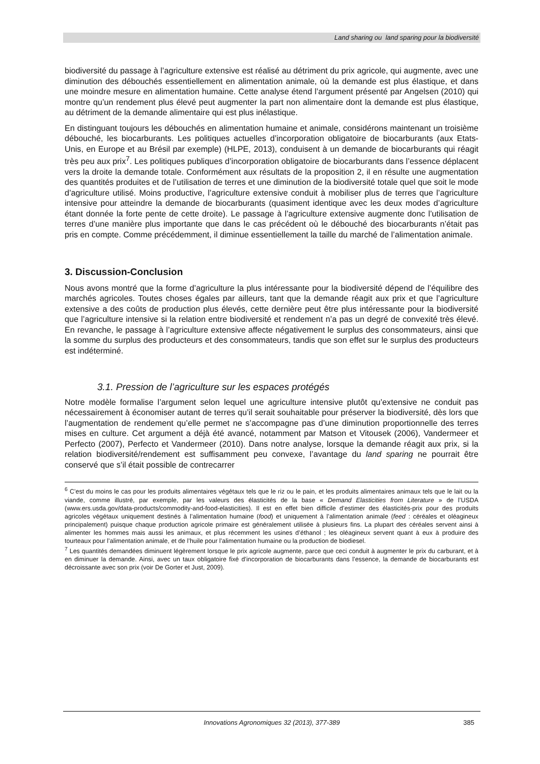Land sharing ou land sparing pour la biodiversité
biodiversité du passage à l’agriculture extensive est réalisé au détriment du prix agricole, qui augmente, avec une diminution des débouchés essentiellement en alimentation animale, où la demande est plus élastique, et dans une moindre mesure en alimentation humaine. Cette analyse étend l’argument présenté par Angelsen (2010) qui montre qu’un rendement plus élevé peut augmenter la part non alimentaire dont la demande est plus élastique, au détriment de la demande alimentaire qui est plus inélastique.
En distinguant toujours les débouchés en alimentation humaine et animale, considérons maintenant un troisième débouché, les biocarburants. Les politiques actuelles d’incorporation obligatoire de biocarburants (aux Etats-Unis, en Europe et au Brésil par exemple) (HLPE, 2013), conduisent à un demande de biocarburants qui réagit très peu aux prix<sup>7</sup>. Les politiques publiques d’incorporation obligatoire de biocarburants dans l’essence déplacent vers la droite la demande totale. Conformément aux résultats de la proposition 2, il en résulte une augmentation des quantités produites et de l’utilisation de terres et une diminution de la biodiversité totale quel que soit le mode d’agriculture utilisé. Moins productive, l’agriculture extensive conduit à mobiliser plus de terres que l’agriculture intensive pour atteindre la demande de biocarburants (quasiment identique avec les deux modes d’agriculture étant donnée la forte pente de cette droite). Le passage à l’agriculture extensive augmente donc l’utilisation de terres d’une manière plus importante que dans le cas précédent où le débouché des biocarburants n’était pas pris en compte. Comme précédemment, il diminue essentiellement la taille du marché de l’alimentation animale.
3. Discussion-Conclusion
Nous avons montré que la forme d’agriculture la plus intéressante pour la biodiversité dépend de l’équilibre des marchés agricoles. Toutes choses égales par ailleurs, tant que la demande réagit aux prix et que l’agriculture extensive a des coûts de production plus élevés, cette dernière peut être plus intéressante pour la biodiversité que l’agriculture intensive si la relation entre biodiversité et rendement n’a pas un degré de convexité très élevé. En revanche, le passage à l’agriculture extensive affecte négativement le surplus des consommateurs, ainsi que la somme du surplus des producteurs et des consommateurs, tandis que son effet sur le surplus des producteurs est indéterminé.
3.1. Pression de l’agriculture sur les espaces protégés
Notre modèle formalise l’argument selon lequel une agriculture intensive plutôt qu’extensive ne conduit pas nécessairement à économiser autant de terres qu’il serait souhaitable pour préserver la biodiversité, dès lors que l’augmentation de rendement qu’elle permet ne s’accompagne pas d’une diminution proportionnelle des terres mises en culture. Cet argument a déjà été avancé, notamment par Matson et Vitousek (2006), Vandermeer et Perfecto (2007), Perfecto et Vandermeer (2010). Dans notre analyse, lorsque la demande réagit aux prix, si la relation biodiversité/rendement est suffisamment peu convexe, l’avantage du land sparing ne pourrait être conservé que s’il était possible de contrecarrer
<sup>6</sup> C’est du moins le cas pour les produits alimentaires végétaux tels que le riz ou le pain, et les produits alimentaires animaux tels que le lait ou la viande, comme illustré, par exemple, par les valeurs des élasticités de la base « Demand Elasticities from Literature » de l’USDA (www.ers.usda.gov/data-products/commodity-and-food-elasticities). Il est en effet bien difficile d’estimer des élasticités-prix pour des produits agricoles végétaux uniquement destinés à l’alimentation humaine (food) et uniquement à l’alimentation animale (feed : céréales et oléagineux principalement) puisque chaque production agricole primaire est généralement utilisée à plusieurs fins. La plupart des céréales servent ainsi à alimenter les hommes mais aussi les animaux, et plus récemment les usines d’éthanol ; les oléagineux servent quant à eux à produire des tourteaux pour l’alimentation animale, et de l’huile pour l’alimentation humaine ou la production de biodiesel.
<sup>7</sup> Les quantités demandées diminuent légèrement lorsque le prix agricole augmente, parce que ceci conduit à augmenter le prix du carburant, et à en diminuer la demande. Ainsi, avec un taux obligatoire fixé d’incorporation de biocarburants dans l’essence, la demande de biocarburants est décroissante avec son prix (voir De Gorter et Just, 2009).
Innovations Agronomiques 32 (2013), 377-389
385